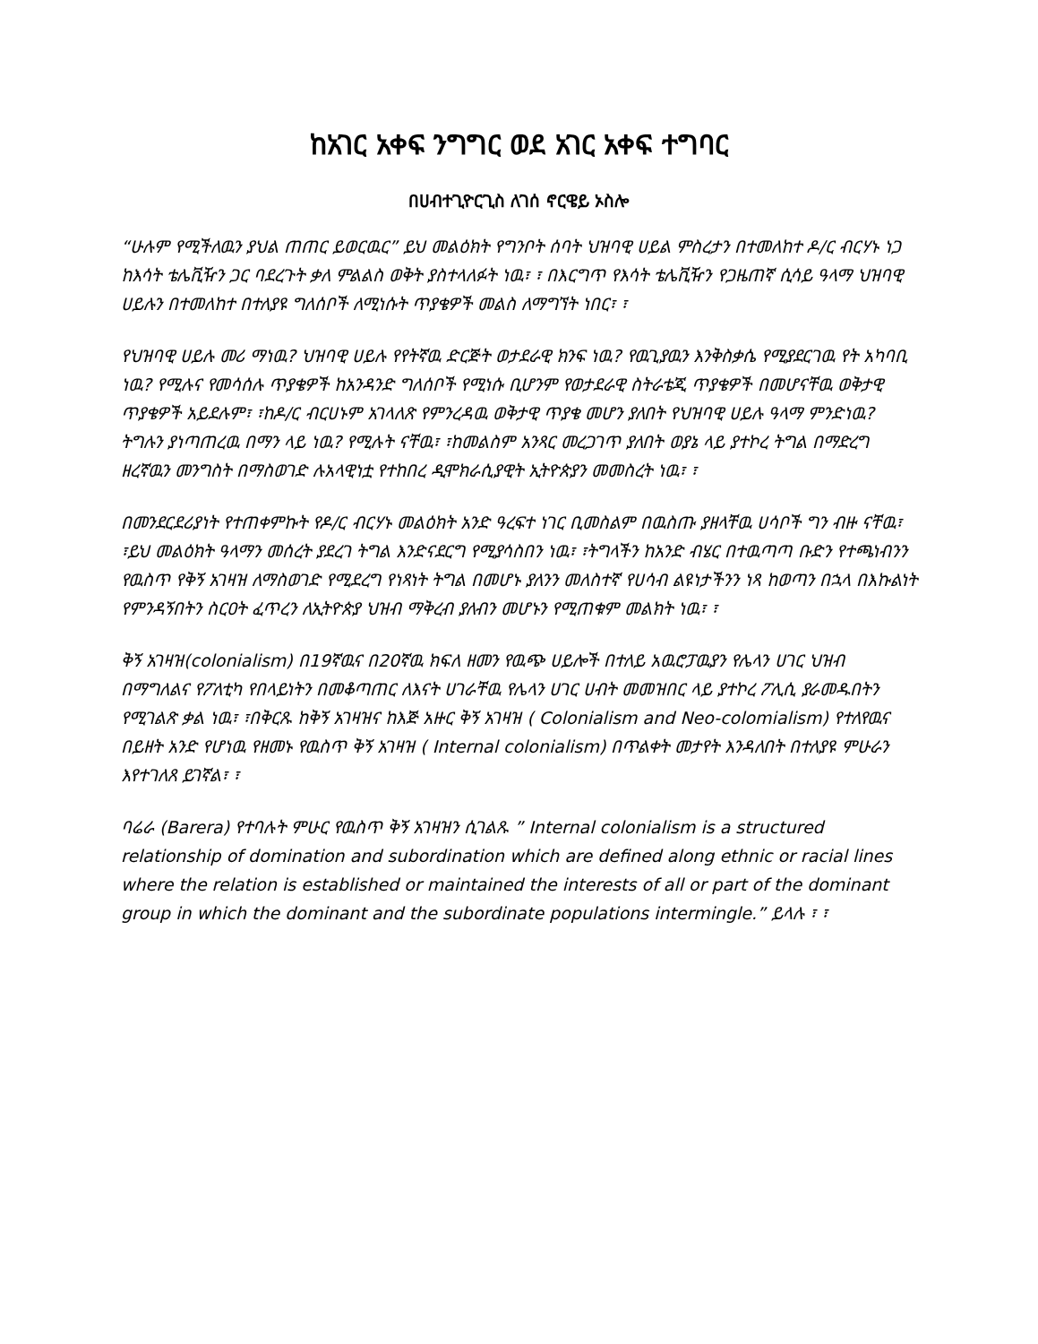ከአገር አቀፍ ንግግር ወደ አገር አቀፍ ተግባር
በሀብተጊዮርጊስ ለገሰ ኖርዌይ ኦስሎ
“ሁሉም የሚችለዉን ያህል ጠጠር ይወርዉር” ይህ መልዕክት የግንቦት ሰባት ህዝባዊ ሀይል ምስረታን በተመለከተ ዶ/ር ብርሃኑ ነጋ ከእሳት ቴሌቪዥን ጋር ባደረጉት ቃለ ምልልስ ወቅት ያስተላለፉት ነዉ፣ ፣ በእርግጥ የእሳት ቴሌቪዥን የጋዜጠኛ ሲሳይ ዓላማ ህዝባዊ ሀይሉን በተመለከተ በተለያዩ ግለሰቦች ለሚነሱት ጥያቄዎች መልስ ለማግኘት ነበር፣ ፣
የህዝባዊ ሀይሉ መሪ ማነዉ? ህዝባዊ ሀይሉ የየትኛዉ ድርጅት ወታደራዊ ክንፍ ነዉ? የዉጊያዉን እንቅስቃሴ የሚያደርገዉ የት አካባቢ ነዉ? የሚሉና የመሳሰሉ ጥያቄዎች ከአንዳንድ ግለሰቦች የሚነሱ ቢሆንም የወታደራዊ ስትራቴጂ ጥያቄዎች በመሆናቸዉ ወቅታዊ ጥያቄዎች አይደሉም፣ ፣ከዶ/ር ብርሀኑም አገላለጽ የምንረዳዉ ወቅታዊ ጥያቄ መሆን ያለበት የህዝባዊ ሀይሉ ዓላማ ምንድነዉ? ትግሉን ያነጣጠረዉ በማን ላይ ነዉ? የሚሉት ናቸዉ፣ ፣ከመልስም አንጻር መረጋገጥ ያለበት ወያኔ ላይ ያተኮረ ትግል በማድረግ ዘረኛዉን መንግስት በማስወገድ ሉአላዊነቷ የተከበረ ዲሞክራሲያዊት ኢትዮጵያን መመስረት ነዉ፣ ፣
በመንደርደሪያነት የተጠቀምኩት የዶ/ር ብርሃኑ መልዕክት አንድ ዓረፍተ ነገር ቢመስልም በዉስጡ ያዘላቸዉ ሀሳቦች ግን ብዙ ናቸዉ፣ ፣ይህ መልዕክት ዓላማን መሰረት ያደረገ ትግል እንድናደርግ የሚያሳስበን ነዉ፣ ፣ትግላችን ከአንድ ብሄር በተዉጣጣ ቡድን የተጫነብንን የዉስጥ የቅኝ አገዛዝ ለማስወገድ የሚደረግ የነጻነት ትግል በመሆኑ ያለንን መለስተኛ የሀሳብ ልዩነታችንን ነጻ ከወጣን በኋላ በእኩልነት የምንዳኝበትን ስርዐት ፈጥረን ለኢትዮጵያ ህዝብ ማቅረብ ያለብን መሆኑን የሚጠቁም መልክት ነዉ፣ ፣
ቅኝ አገዛዝ(colonialism) በ19ኛዉና በ20ኛዉ ክፍለ ዘመን የዉጭ ሀይሎች በተለይ አዉሮፓዉያን የሌላን ሀገር ህዝብ በማግለልና የፖለቲካ የበላይነትን በመቆጣጠር ለእናት ሀገራቸዉ የሌላን ሀገር ሀብት መመዝበር ላይ ያተኮረ ፖሊሲ ያራመዱበትን የሚገልጽ ቃል ነዉ፣ ፣በቅርጹ ከቅኝ አገዛዝና ከእጅ አዙር ቅኝ አገዛዝ ( Colonialism and Neo-colomialism) የተለየዉና በይዘት አንድ የሆነዉ የዘመኑ የዉስጥ ቅኝ አገዛዝ ( Internal colonialism) በጥልቀት መታየት እንዳለበት በተለያዩ ምሁራን እየተገለጸ ይገኛል፣ ፣
ባሬራ (Barera) የተባሉት ምሁር የዉስጥ ቅኝ አገዛዝን ሲገልጹ ” Internal colonialism is a structured relationship of domination and subordination which are defined along ethnic or racial lines where the relation is established or maintained the interests of all or part of the dominant group in which the dominant and the subordinate populations intermingle.” ይላሉ ፣ ፣